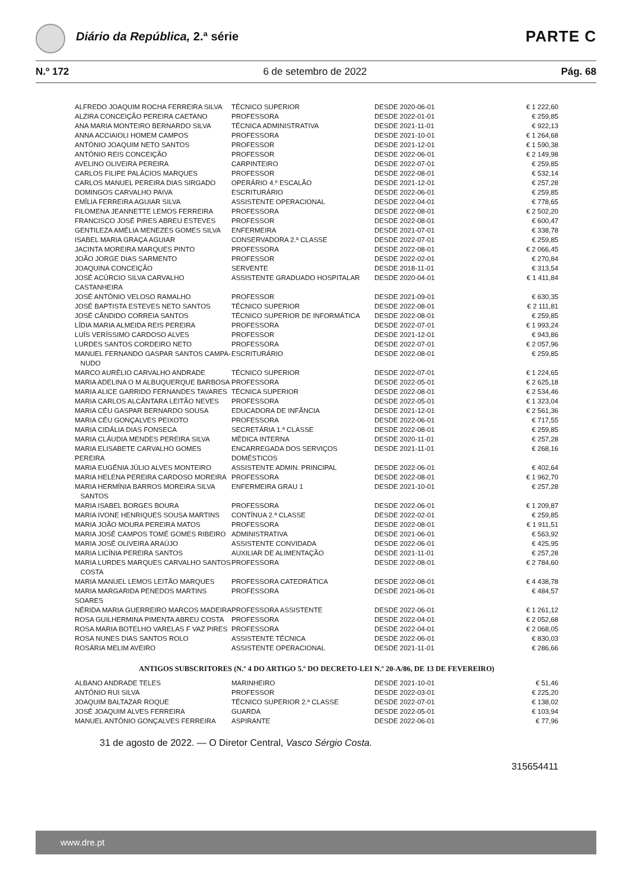Diário da República, 2.ª série PARTE C
N.º 172 6 de setembro de 2022 Pág. 68
| ALFREDO JOAQUIM ROCHA FERREIRA SILVA | TÉCNICO SUPERIOR | DESDE 2020-06-01 | € 1 222,60 |
| ALZIRA CONCEIÇÃO PEREIRA CAETANO | PROFESSORA | DESDE 2022-01-01 | € 259,85 |
| ANA MARIA MONTEIRO BERNARDO SILVA | TÉCNICA ADMINISTRATIVA | DESDE 2021-11-01 | € 922,13 |
| ANNA ACCIAIOLI HOMEM CAMPOS | PROFESSORA | DESDE 2021-10-01 | € 1 264,68 |
| ANTÓNIO JOAQUIM NETO SANTOS | PROFESSOR | DESDE 2021-12-01 | € 1 590,38 |
| ANTÓNIO REIS CONCEIÇÃO | PROFESSOR | DESDE 2022-06-01 | € 2 149,98 |
| AVELINO OLIVEIRA PEREIRA | CARPINTEIRO | DESDE 2022-07-01 | € 259,85 |
| CARLOS FILIPE PALÁCIOS MARQUES | PROFESSOR | DESDE 2022-08-01 | € 532,14 |
| CARLOS MANUEL PEREIRA DIAS SIRGADO | OPERÁRIO 4.º ESCALÃO | DESDE 2021-12-01 | € 257,28 |
| DOMINGOS CARVALHO PAIVA | ESCRITURÁRIO | DESDE 2022-06-01 | € 259,85 |
| EMÍLIA FERREIRA AGUIAR SILVA | ASSISTENTE OPERACIONAL | DESDE 2022-04-01 | € 778,65 |
| FILOMENA JEANNETTE LEMOS FERREIRA | PROFESSORA | DESDE 2022-08-01 | € 2 502,20 |
| FRANCISCO JOSÉ PIRES ABREU ESTEVES | PROFESSOR | DESDE 2022-08-01 | € 600,47 |
| GENTILEZA AMÉLIA MENEZES GOMES SILVA | ENFERMEIRA | DESDE 2021-07-01 | € 338,78 |
| ISABEL MARIA GRAÇA AGUIAR | CONSERVADORA 2.ª CLASSE | DESDE 2022-07-01 | € 259,85 |
| JACINTA MOREIRA MARQUES PINTO | PROFESSORA | DESDE 2022-08-01 | € 2 066,45 |
| JOÃO JORGE DIAS SARMENTO | PROFESSOR | DESDE 2022-02-01 | € 270,84 |
| JOAQUINA CONCEIÇÃO | SERVENTE | DESDE 2018-11-01 | € 313,54 |
| JOSÉ ACÚRCIO SILVA CARVALHO CASTANHEIRA | ASSISTENTE GRADUADO HOSPITALAR | DESDE 2020-04-01 | € 1 411,84 |
| JOSÉ ANTÓNIO VELOSO RAMALHO | PROFESSOR | DESDE 2021-09-01 | € 630,35 |
| JOSÉ BAPTISTA ESTEVES NETO SANTOS | TÉCNICO SUPERIOR | DESDE 2022-08-01 | € 2 111,81 |
| JOSÉ CÂNDIDO CORREIA SANTOS | TÉCNICO SUPERIOR DE INFORMÁTICA | DESDE 2022-08-01 | € 259,85 |
| LÍDIA MARIA ALMEIDA REIS PEREIRA | PROFESSORA | DESDE 2022-07-01 | € 1 993,24 |
| LUÍS VERÍSSIMO CARDOSO ALVES | PROFESSOR | DESDE 2021-12-01 | € 943,86 |
| LURDES SANTOS CORDEIRO NETO | PROFESSORA | DESDE 2022-07-01 | € 2 057,96 |
| MANUEL FERNANDO GASPAR SANTOS CAMPA- NUDO | ESCRITURÁRIO | DESDE 2022-08-01 | € 259,85 |
| MARCO AURÉLIO CARVALHO ANDRADE | TÉCNICO SUPERIOR | DESDE 2022-07-01 | € 1 224,65 |
| MARIA ADELINA O M ALBUQUERQUE BARBOSA | PROFESSORA | DESDE 2022-05-01 | € 2 625,18 |
| MARIA ALICE GARRIDO FERNANDES TAVARES | TÉCNICA SUPERIOR | DESDE 2022-08-01 | € 2 534,46 |
| MARIA CARLOS ALCÂNTARA LEITÃO NEVES | PROFESSORA | DESDE 2022-05-01 | € 1 323,04 |
| MARIA CÉU GASPAR BERNARDO SOUSA | EDUCADORA DE INFÂNCIA | DESDE 2021-12-01 | € 2 561,36 |
| MARIA CÉU GONÇALVES PEIXOTO | PROFESSORA | DESDE 2022-06-01 | € 717,55 |
| MARIA CIDÁLIA DIAS FONSECA | SECRETÁRIA 1.ª CLASSE | DESDE 2022-08-01 | € 259,85 |
| MARIA CLÁUDIA MENDES PEREIRA SILVA | MÉDICA INTERNA | DESDE 2020-11-01 | € 257,28 |
| MARIA ELISABETE CARVALHO GOMES PEREIRA | ENCARREGADA DOS SERVIÇOS DOMÉSTICOS | DESDE 2021-11-01 | € 268,16 |
| MARIA EUGÉNIA JÚLIO ALVES MONTEIRO | ASSISTENTE ADMIN. PRINCIPAL | DESDE 2022-06-01 | € 402,64 |
| MARIA HELENA PEREIRA CARDOSO MOREIRA | PROFESSORA | DESDE 2022-08-01 | € 1 962,70 |
| MARIA HERMÍNIA BARROS MOREIRA SILVA SANTOS | ENFERMEIRA GRAU 1 | DESDE 2021-10-01 | € 257,28 |
| MARIA ISABEL BORGES BOURA | PROFESSORA | DESDE 2022-06-01 | € 1 209,87 |
| MARIA IVONE HENRIQUES SOUSA MARTINS | CONTÍNUA 2.ª CLASSE | DESDE 2022-02-01 | € 259,85 |
| MARIA JOÃO MOURA PEREIRA MATOS | PROFESSORA | DESDE 2022-08-01 | € 1 911,51 |
| MARIA JOSÉ CAMPOS TOMÉ GOMES RIBEIRO | ADMINISTRATIVA | DESDE 2021-06-01 | € 563,92 |
| MARIA JOSÉ OLIVEIRA ARAÚJO | ASSISTENTE CONVIDADA | DESDE 2022-06-01 | € 425,95 |
| MARIA LICÍNIA PEREIRA SANTOS | AUXILIAR DE ALIMENTAÇÃO | DESDE 2021-11-01 | € 257,28 |
| MARIA LURDES MARQUES CARVALHO SANTOS COSTA | PROFESSORA | DESDE 2022-08-01 | € 2 784,60 |
| MARIA MANUEL LEMOS LEITÃO MARQUES | PROFESSORA CATEDRÁTICA | DESDE 2022-08-01 | € 4 438,78 |
| MARIA MARGARIDA PENEDOS MARTINS SOARES | PROFESSORA | DESDE 2021-06-01 | € 484,57 |
| NÉRIDA MARIA GUERREIRO MARCOS MADEIRA | PROFESSORA ASSISTENTE | DESDE 2022-06-01 | € 1 261,12 |
| ROSA GUILHERMINA PIMENTA ABREU COSTA | PROFESSORA | DESDE 2022-04-01 | € 2 052,68 |
| ROSA MARIA BOTELHO VARELAS F VAZ PIRES | PROFESSORA | DESDE 2022-04-01 | € 2 068,05 |
| ROSA NUNES DIAS SANTOS ROLO | ASSISTENTE TÉCNICA | DESDE 2022-06-01 | € 830,03 |
| ROSÁRIA MELIM AVEIRO | ASSISTENTE OPERACIONAL | DESDE 2021-11-01 | € 286,66 |
ANTIGOS SUBSCRITORES (N.º 4 DO ARTIGO 5.º DO DECRETO-LEI N.º 20-A/86, DE 13 DE FEVEREIRO)
| ALBANO ANDRADE TELES | MARINHEIRO | DESDE 2021-10-01 | € 51,46 |
| ANTÓNIO RUI SILVA | PROFESSOR | DESDE 2022-03-01 | € 225,20 |
| JOAQUIM BALTAZAR ROQUE | TÉCNICO SUPERIOR 2.ª CLASSE | DESDE 2022-07-01 | € 138,02 |
| JOSÉ JOAQUIM ALVES FERREIRA | GUARDA | DESDE 2022-05-01 | € 103,94 |
| MANUEL ANTÓNIO GONÇALVES FERREIRA | ASPIRANTE | DESDE 2022-06-01 | € 77,96 |
31 de agosto de 2022. — O Diretor Central, Vasco Sérgio Costa.
315654411
www.dre.pt